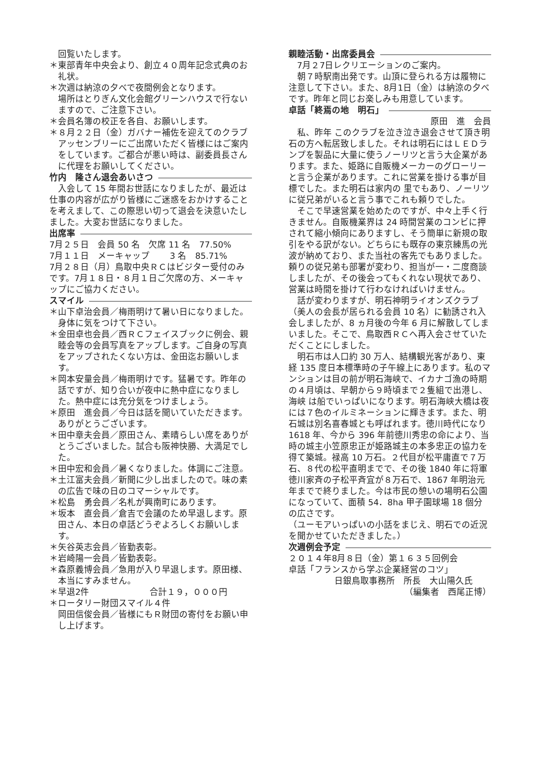回覧いたします。
＊東部青年中央会より、創立４０周年記念式典のお礼状。
＊次週は納涼の夕べで夜間例会となります。
場所はとりぎん文化会館グリーンハウスで行ないますので、ご注意下さい。
＊会員名簿の校正を各自、お願いします。
＊８月２２日（金）ガバナー補佐を迎えてのクラブアッセンブリーにご出席いただく皆様にはご案内をしています。ご都合が悪い時は、副委員長さんに代理をお願いしてください。
竹内　隆さん退会あいさつ
入会して 15 年間お世話になりましたが、最近は仕事の内容が広がり皆様にご迷惑をおかけすることを考えまして、この際思い切って退会を決意いたしました。大変お世話になりました。
出席率
7月２５日　会員 50 名　欠席 11 名　77.50%
7月１１日　メーキャップ　　 3 名　85.71%
7月２８日（月）鳥取中央ＲＣはビジター受付のみです。7月１８日・８月１日ご欠席の方、メーキャップにご協力ください。
スマイル
＊山下卓治会員／梅雨明けて暑い日になりました。身体に気をつけて下さい。
＊金田卓也会員／西ＲＣフェイスブックに例会、親睦会等の会員写真をアップします。ご自身の写真をアップされたくない方は、金田迄お願いします。
＊岡本安量会員／梅雨明けです。猛暑です。昨年の話ですが、知り合いが夜中に熱中症になりました。熱中症には充分気をつけましょう。
＊原田　進会員／今日は話を聞いていただきます。ありがとうございます。
＊田中章夫会員／原田さん、素晴らしい席をありがとうございました。試合も阪神快勝、大満足でした。
＊田中宏和会員／暑くなりました。体調にご注意。
＊土江富夫会員／新聞に少し出ましたので。味の素の広告で味の日のコマーシャルです。
＊松島　勇会員／名札が興南町にあります。
＊坂本　直会員／倉吉で会議のため早退します。原田さん、本日の卓話どうぞよろしくお願いします。
＊矢谷英志会員／皆勤表彰。
＊岩崎陽一会員／皆勤表彰。
＊森原義博会員／急用が入り早退します。原田様、本当にすみません。
＊早退2件　　　　　　　合計１９，０００円
＊ロータリー財団スマイル４件
岡田信俊会員／皆様にもＲ財団の寄付をお願い申し上げます。
親睦活動・出席委員会
7月２7日レクリエーションのご案内。
朝７時駅南出発です。山頂に登られる方は履物に注意して下さい。また、8月1日（金）は納涼の夕べです。昨年と同じお楽しみも用意しています。
卓話「終焉の地　明石」
原田　進　会員
私、昨年 このクラブを泣き泣き退会させて頂き明石の方へ転居致しました。それは明石にはＬＥＤランプを製品に大量に使うノーリツと言う大企業があります。また、姫路に自販機メーカーのグローリーと言う企業があります。これに営業を掛ける事が目標でした。また明石は家内の 里でもあり、ノーリツに従兄弟がいると言う事でこれも頼りでした。
そこで早速営業を始めたのですが、中々上手く行きません。自販機業界は 24 時間営業のコンビに押されて縮小傾向にありますし、そう簡単に新規の取引をやる訳がない。どちらにも既存の東京練馬の光波が納めており、また当社の客先でもありました。頼りの従兄弟も部署が変わり、担当が一・二度商談しましたが、その後会ってもくれない現状であり、営業は時間を掛けて行わなければいけません。
話が変わりますが、明石神明ライオンズクラブ（美人の会長が居られる会員 10 名）に勧誘され入会しましたが、8 ヵ月後の今年 6 月に解散してしまいました。そこで、鳥取西ＲＣへ再入会させていただくことにしました。
明石市は人口約 30 万人、結構観光客があり、東経 135 度日本標準時の子午線上にあります。私のマンションは目の前が明石海峡で、イカナゴ漁の時期の４月頃は、早朝から９時頃まで２隻組で出港し、海峡 は船でいっぱいになります。明石海峡大橋は夜には７色のイルミネーションに輝きます。また、明石城は別名喜春城とも呼ばれます。徳川時代になり 1618 年、今から 396 年前徳川秀忠の命により、当時の城主小笠原忠正が姫路城主の本多忠正の協力を得て築城。禄高 10 万石。２代目が松平庸直で７万石、８代の松平直明までで、その後 1840 年に将軍徳川家斉の子松平斉宜が８万石で、1867 年明治元年までで終りました。今は市民の憩いの場明石公園になっていて、面積 54．8ha 甲子園球場 18 個分の広さです。
（ユーモアいっぱいの小話をまじえ、明石での近況を聞かせていただきました。）
次週例会予定
２０１４年8月８日（金）第１６３５回例会
卓話「フランスから学ぶ企業経営のコツ」
日銀鳥取事務所　所長　大山陽久氏
（編集者　西尾正博）